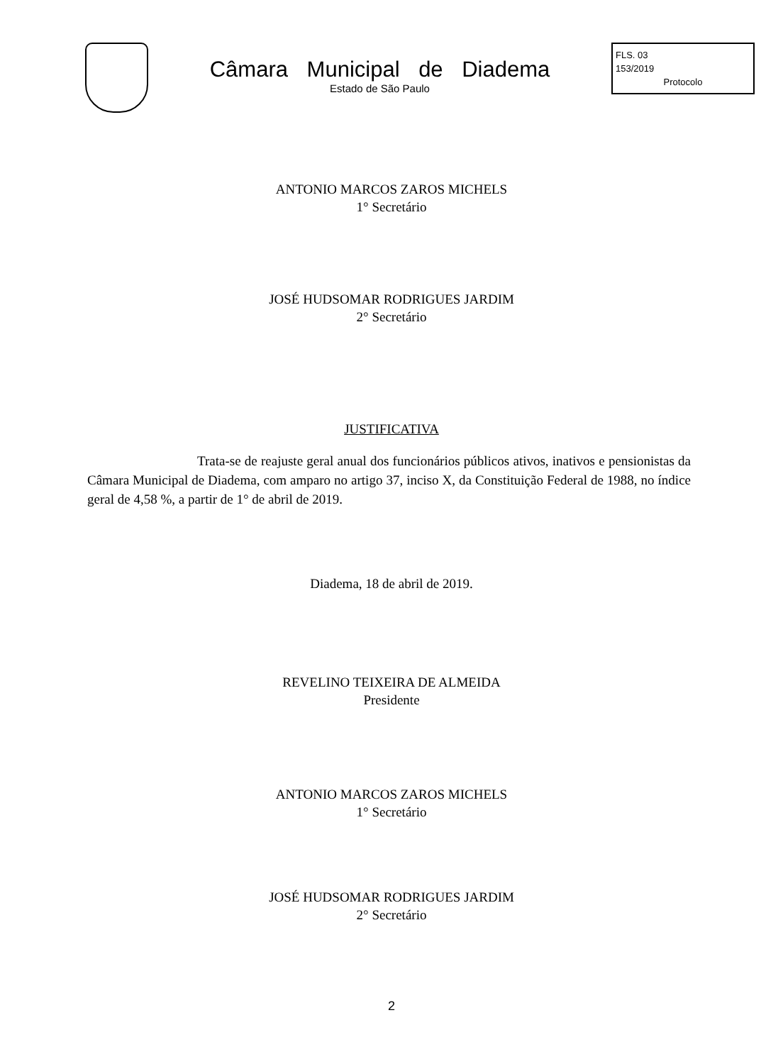Câmara Municipal de Diadema
Estado de São Paulo
FLS. 03
153/2019
Protocolo
ANTONIO MARCOS ZAROS MICHELS
1° Secretário
JOSÉ HUDSOMAR RODRIGUES JARDIM
2° Secretário
JUSTIFICATIVA
Trata-se de reajuste geral anual dos funcionários públicos ativos, inativos e pensionistas da Câmara Municipal de Diadema, com amparo no artigo 37, inciso X, da Constituição Federal de 1988, no índice geral de 4,58 %, a partir de 1° de abril de 2019.
Diadema, 18 de abril de 2019.
REVELINO TEIXEIRA DE ALMEIDA
Presidente
ANTONIO MARCOS ZAROS MICHELS
1° Secretário
JOSÉ HUDSOMAR RODRIGUES JARDIM
2° Secretário
2